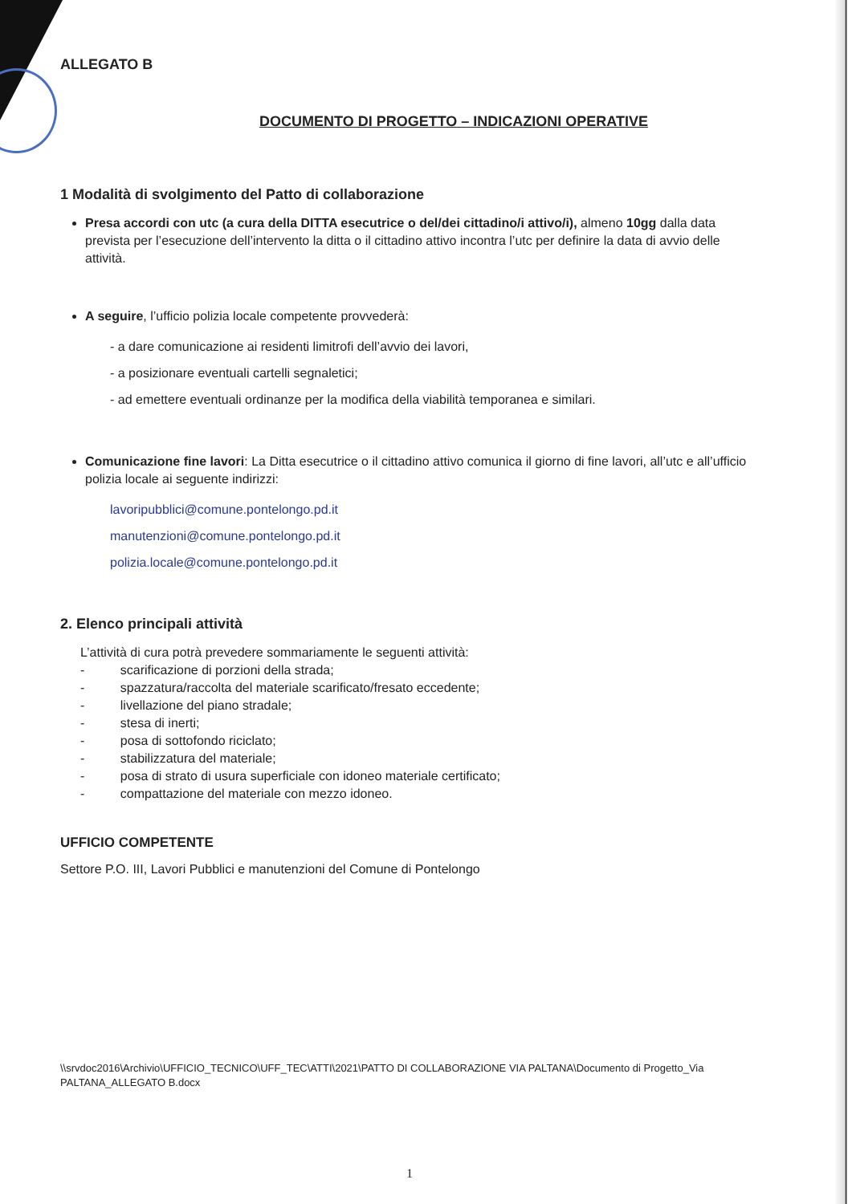ALLEGATO B
DOCUMENTO DI PROGETTO – INDICAZIONI OPERATIVE
1 Modalità di svolgimento del Patto di collaborazione
Presa accordi con utc (a cura della DITTA esecutrice o del/dei cittadino/i attivo/i), almeno 10gg dalla data prevista per l’esecuzione dell’intervento la ditta o il cittadino attivo incontra l’utc per definire la data di avvio delle attività.
A seguire, l’ufficio polizia locale competente provvederà:
- a dare comunicazione ai residenti limitrofi dell’avvio dei lavori,
- a posizionare eventuali cartelli segnaletici;
- ad emettere eventuali ordinanze per la modifica della viabilità temporanea e similari.
Comunicazione fine lavori: La Ditta esecutrice o il cittadino attivo comunica il giorno di fine lavori, all’utc e all’ufficio polizia locale ai seguente indirizzi:
lavoripubblici@comune.pontelongo.pd.it
manutenzioni@comune.pontelongo.pd.it
polizia.locale@comune.pontelongo.pd.it
2. Elenco principali attività
L’attività di cura potrà prevedere sommariamente le seguenti attività:
- scarificazione di porzioni della strada;
- spazzatura/raccolta del materiale scarificato/fresato eccedente;
- livellazione del piano stradale;
- stesa di inerti;
- posa di sottofondo riciclato;
- stabilizzatura del materiale;
- posa di strato di usura superficiale con idoneo materiale certificato;
- compattazione del materiale con mezzo idoneo.
UFFICIO COMPETENTE
Settore P.O. III, Lavori Pubblici e manutenzioni del Comune di Pontelongo
\\srvdoc2016\Archivio\UFFICIO_TECNICO\UFF_TEC\ATTI\2021\PATTO DI COLLABORAZIONE VIA PALTANA\Documento di Progetto_Via PALTANA_ALLEGATO B.docx
1